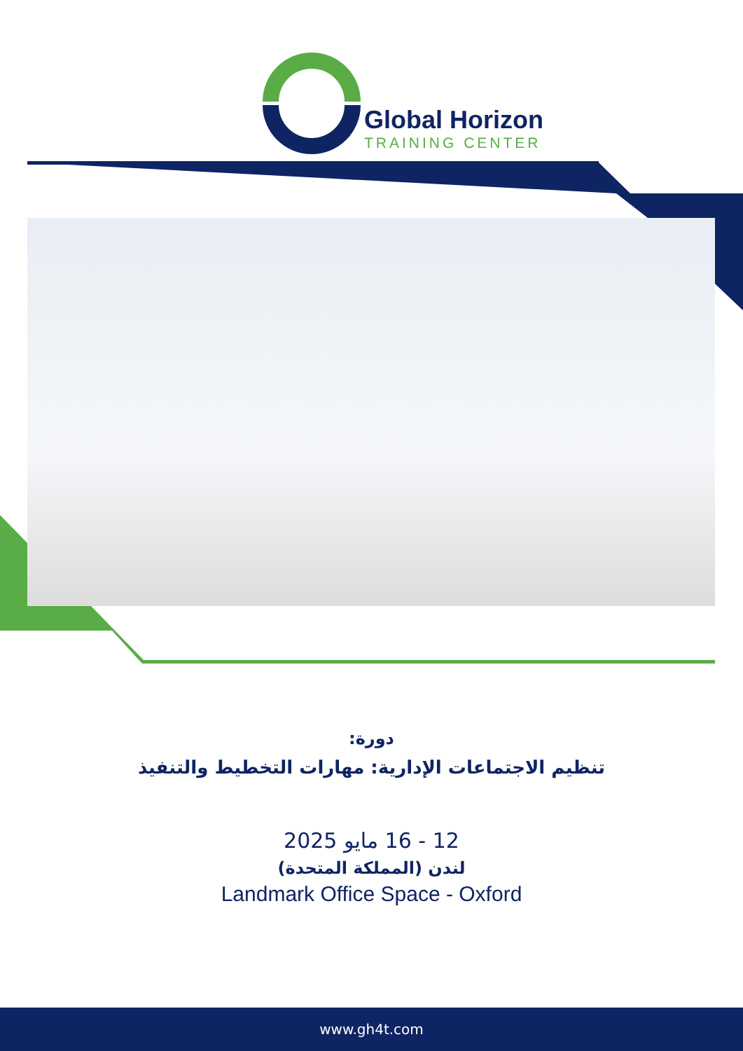Global Horizon
TRAINING CENTER
دورة:
تنظيم الاجتماعات الإدارية: مهارات التخطيط والتنفيذ
12 - 16 مايو 2025
لندن (المملكة المتحدة)
Landmark Office Space - Oxford
www.gh4t.com